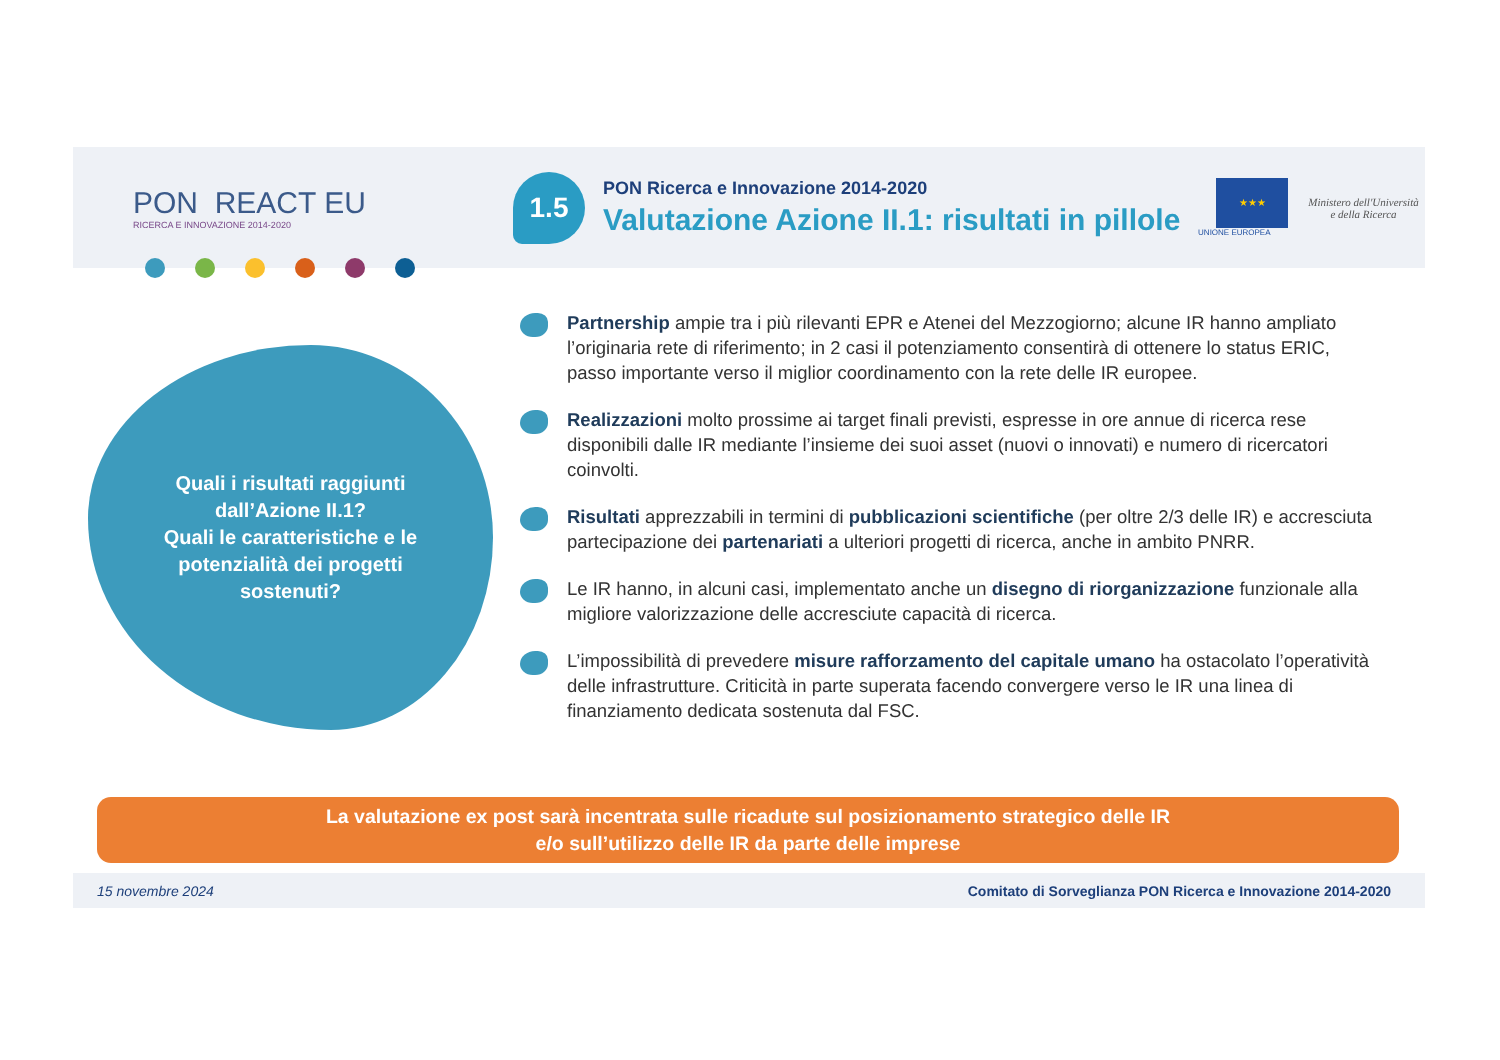PON REACT EU
RICERCA E INNOVAZIONE 2014-2020
1.5
PON Ricerca e Innovazione 2014-2020
Valutazione Azione II.1: risultati in pillole
★★★
UNIONE EUROPEA
Ministero dell'Università
e della Ricerca
Quali i risultati raggiunti
dall’Azione II.1?
Quali le caratteristiche e le
potenzialità dei progetti
sostenuti?
Partnership ampie tra i più rilevanti EPR e Atenei del Mezzogiorno; alcune IR hanno ampliato l’originaria rete di riferimento; in 2 casi il potenziamento consentirà di ottenere lo status ERIC, passo importante verso il miglior coordinamento con la rete delle IR europee.
Realizzazioni molto prossime ai target finali previsti, espresse in ore annue di ricerca rese disponibili dalle IR mediante l’insieme dei suoi asset (nuovi o innovati) e numero di ricercatori coinvolti.
Risultati apprezzabili in termini di pubblicazioni scientifiche (per oltre 2/3 delle IR) e accresciuta partecipazione dei partenariati a ulteriori progetti di ricerca, anche in ambito PNRR.
Le IR hanno, in alcuni casi, implementato anche un disegno di riorganizzazione funzionale alla migliore valorizzazione delle accresciute capacità di ricerca.
L’impossibilità di prevedere misure rafforzamento del capitale umano ha ostacolato l’operatività delle infrastrutture. Criticità in parte superata facendo convergere verso le IR una linea di finanziamento dedicata sostenuta dal FSC.
La valutazione ex post sarà incentrata sulle ricadute sul posizionamento strategico delle IR
e/o sull’utilizzo delle IR da parte delle imprese
15 novembre 2024 Comitato di Sorveglianza PON Ricerca e Innovazione 2014-2020